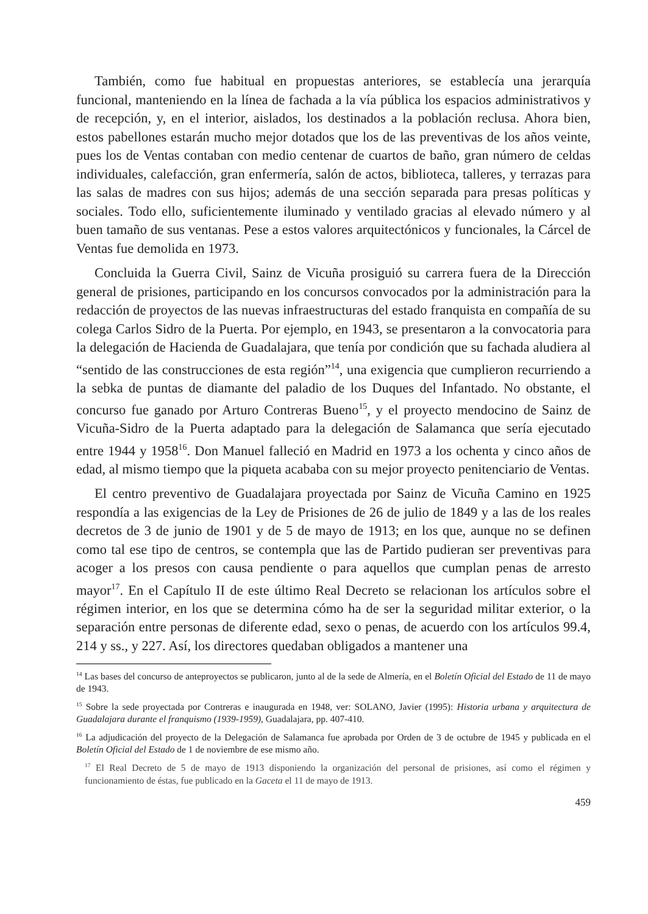También, como fue habitual en propuestas anteriores, se establecía una jerarquía funcional, manteniendo en la línea de fachada a la vía pública los espacios administrativos y de recepción, y, en el interior, aislados, los destinados a la población reclusa. Ahora bien, estos pabellones estarán mucho mejor dotados que los de las preventivas de los años veinte, pues los de Ventas contaban con medio centenar de cuartos de baño, gran número de celdas individuales, calefacción, gran enfermería, salón de actos, biblioteca, talleres, y terrazas para las salas de madres con sus hijos; además de una sección separada para presas políticas y sociales. Todo ello, suficientemente iluminado y ventilado gracias al elevado número y al buen tamaño de sus ventanas. Pese a estos valores arquitectónicos y funcionales, la Cárcel de Ventas fue demolida en 1973.
Concluida la Guerra Civil, Sainz de Vicuña prosiguió su carrera fuera de la Dirección general de prisiones, participando en los concursos convocados por la administración para la redacción de proyectos de las nuevas infraestructuras del estado franquista en compañía de su colega Carlos Sidro de la Puerta. Por ejemplo, en 1943, se presentaron a la convocatoria para la delegación de Hacienda de Guadalajara, que tenía por condición que su fachada aludiera al “sentido de las construcciones de esta región”<sup>14</sup>, una exigencia que cumplieron recurriendo a la sebka de puntas de diamante del paladio de los Duques del Infantado. No obstante, el concurso fue ganado por Arturo Contreras Bueno<sup>15</sup>, y el proyecto mendocino de Sainz de Vicuña-Sidro de la Puerta adaptado para la delegación de Salamanca que sería ejecutado entre 1944 y 1958<sup>16</sup>. Don Manuel falleció en Madrid en 1973 a los ochenta y cinco años de edad, al mismo tiempo que la piqueta acababa con su mejor proyecto penitenciario de Ventas.
El centro preventivo de Guadalajara proyectada por Sainz de Vicuña Camino en 1925 respondía a las exigencias de la Ley de Prisiones de 26 de julio de 1849 y a las de los reales decretos de 3 de junio de 1901 y de 5 de mayo de 1913; en los que, aunque no se definen como tal ese tipo de centros, se contempla que las de Partido pudieran ser preventivas para acoger a los presos con causa pendiente o para aquellos que cumplan penas de arresto mayor<sup>17</sup>. En el Capítulo II de este último Real Decreto se relacionan los artículos sobre el régimen interior, en los que se determina cómo ha de ser la seguridad militar exterior, o la separación entre personas de diferente edad, sexo o penas, de acuerdo con los artículos 99.4, 214 y ss., y 227. Así, los directores quedaban obligados a mantener una
<sup>14</sup> Las bases del concurso de anteproyectos se publicaron, junto al de la sede de Almería, en el Boletín Oficial del Estado de 11 de mayo de 1943.
<sup>15</sup> Sobre la sede proyectada por Contreras e inaugurada en 1948, ver: SOLANO, Javier (1995): Historia urbana y arquitectura de Guadalajara durante el franquismo (1939-1959), Guadalajara, pp. 407-410.
<sup>16</sup> La adjudicación del proyecto de la Delegación de Salamanca fue aprobada por Orden de 3 de octubre de 1945 y publicada en el Boletín Oficial del Estado de 1 de noviembre de ese mismo año.
<sup>17</sup> El Real Decreto de 5 de mayo de 1913 disponiendo la organización del personal de prisiones, así como el régimen y funcionamiento de éstas, fue publicado en la Gaceta el 11 de mayo de 1913.
459